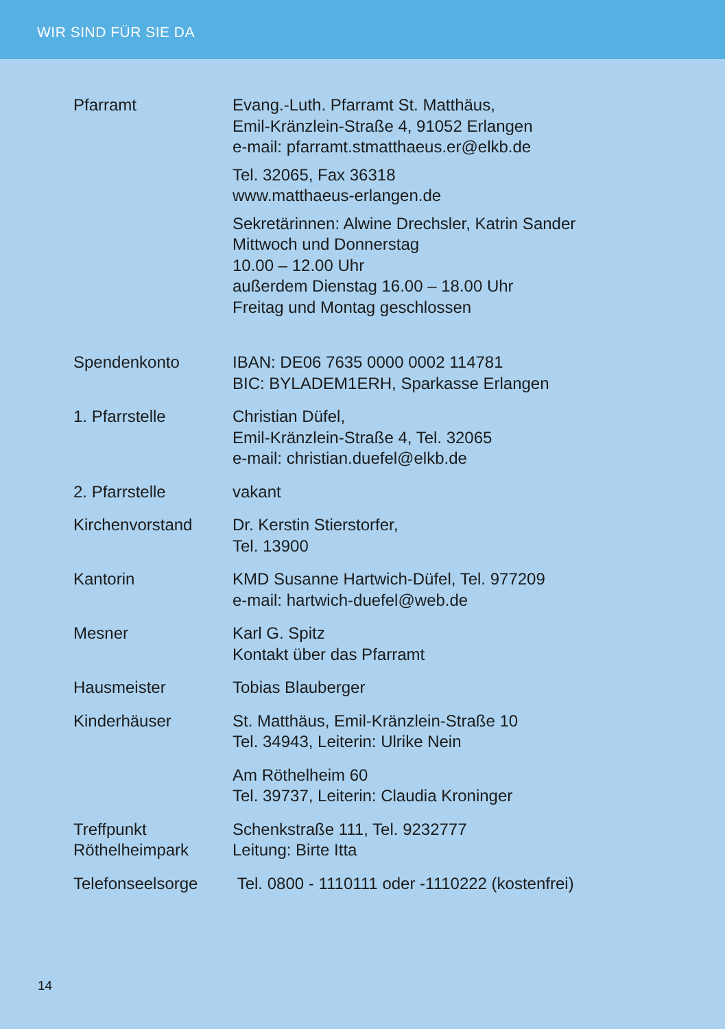WIR SIND FÜR SIE DA
Pfarramt Evang.-Luth. Pfarramt St. Matthäus,
Emil-Kränzlein-Straße 4, 91052 Erlangen
e-mail: pfarramt.stmatthaeus.er@elkb.de
Tel. 32065, Fax 36318
www.matthaeus-erlangen.de
Sekretärinnen: Alwine Drechsler, Katrin Sander
Mittwoch und Donnerstag
10.00 – 12.00 Uhr
außerdem Dienstag 16.00 – 18.00 Uhr
Freitag und Montag geschlossen
Spendenkonto IBAN: DE06 7635 0000 0002 114781
BIC: BYLADEM1ERH, Sparkasse Erlangen
1. Pfarrstelle Christian Düfel,
Emil-Kränzlein-Straße 4, Tel. 32065
e-mail: christian.duefel@elkb.de
2. Pfarrstelle vakant
Kirchenvorstand Dr. Kerstin Stierstorfer,
Tel. 13900
Kantorin KMD Susanne Hartwich-Düfel, Tel. 977209
e-mail: hartwich-duefel@web.de
Mesner Karl G. Spitz
Kontakt über das Pfarramt
Hausmeister Tobias Blauberger
Kinderhäuser St. Matthäus, Emil-Kränzlein-Straße 10
Tel. 34943, Leiterin: Ulrike Nein
Am Röthelheim 60
Tel. 39737, Leiterin: Claudia Kroninger
Treffpunkt
Röthelheimpark
Schenkstraße 111, Tel. 9232777
Leitung: Birte Itta
Telefonseelsorge Tel. 0800 - 1110111 oder -1110222 (kostenfrei)
14